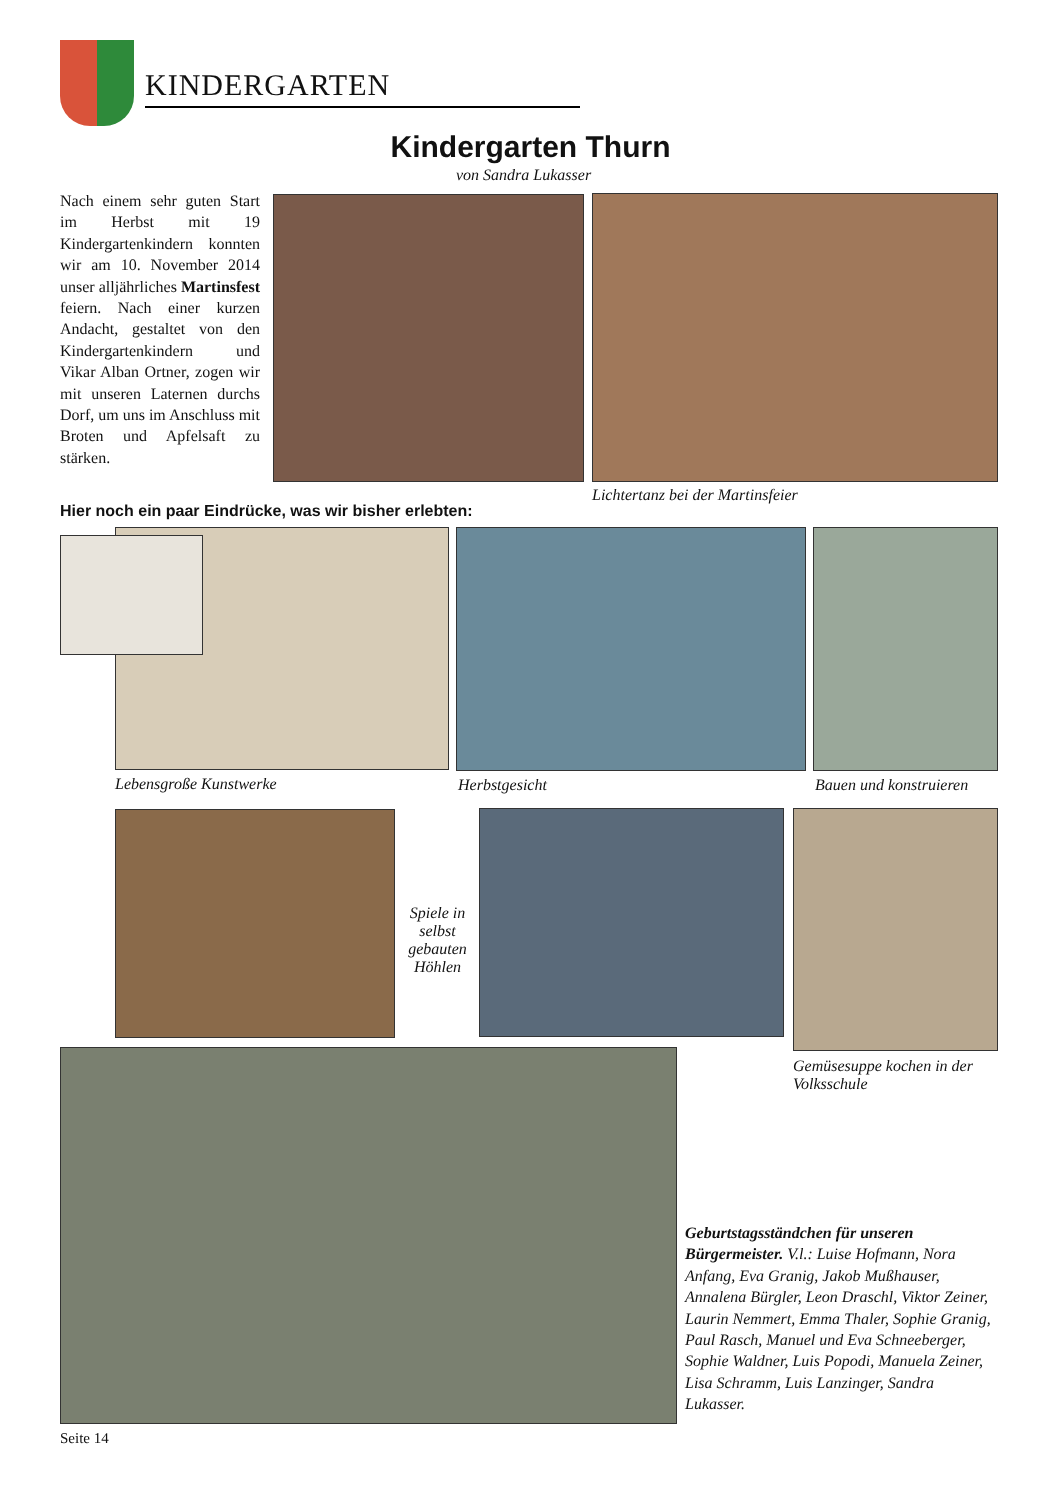KINDERGARTEN
Kindergarten Thurn
von Sandra Lukasser
Nach einem sehr guten Start im Herbst mit 19 Kindergartenkindern konnten wir am 10. November 2014 unser alljährliches Martinsfest feiern. Nach einer kurzen Andacht, gestaltet von den Kindergartenkindern und Vikar Alban Ortner, zogen wir mit unseren Laternen durchs Dorf, um uns im Anschluss mit Broten und Apfelsaft zu stärken.
Lichtertanz bei der Martinsfeier
Hier noch ein paar Eindrücke, was wir bisher erlebten:
Lebensgroße Kunstwerke Herbstgesicht Bauen und konstruieren
Spiele in selbst gebauten Höhlen
Gemüsesuppe kochen in der Volksschule
Geburtstagsständchen für unseren Bürgermeister. V.l.: Luise Hofmann, Nora Anfang, Eva Granig, Jakob Mußhauser, Annalena Bürgler, Leon Draschl, Viktor Zeiner, Laurin Nemmert, Emma Thaler, Sophie Granig, Paul Rasch, Manuel und Eva Schneeberger, Sophie Waldner, Luis Popodi, Manuela Zeiner, Lisa Schramm, Luis Lanzinger, Sandra Lukasser.
Seite 14